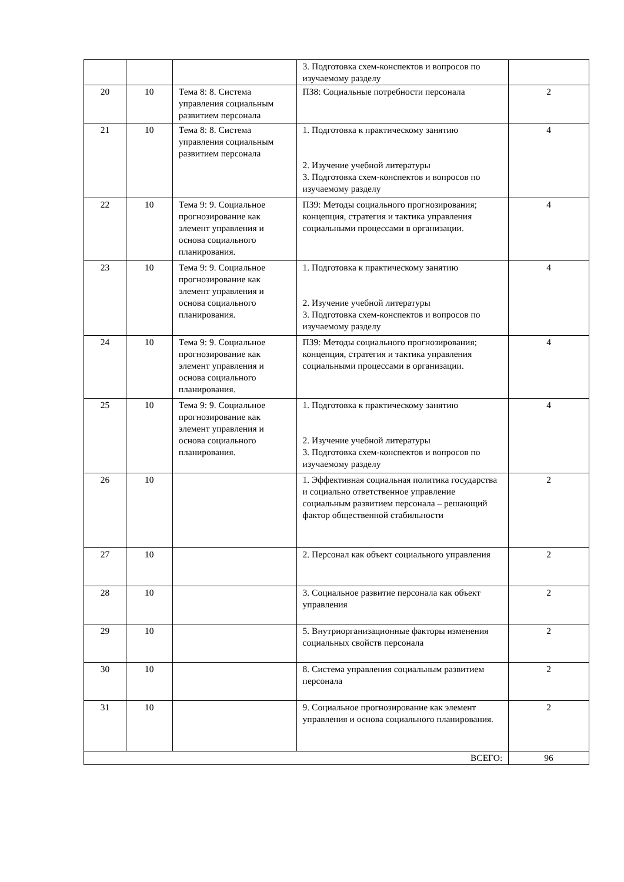| | | | 3. Подготовка схем-конспектов и вопросов по изучаемому разделу | |
| 20 | 10 | Тема 8: 8. Система управления социальным развитием персонала | ПЗ8: Социальные потребности персонала | 2 |
| 21 | 10 | Тема 8: 8. Система управления социальным развитием персонала | 1. Подготовка к практическому занятию 2. Изучение учебной литературы 3. Подготовка схем-конспектов и вопросов по изучаемому разделу | 4 |
| 22 | 10 | Тема 9: 9. Социальное прогнозирование как элемент управления и основа социального планирования. | ПЗ9: Методы социального прогнозирования; концепция, стратегия и тактика управления социальными процессами в организации. | 4 |
| 23 | 10 | Тема 9: 9. Социальное прогнозирование как элемент управления и основа социального планирования. | 1. Подготовка к практическому занятию 2. Изучение учебной литературы 3. Подготовка схем-конспектов и вопросов по изучаемому разделу | 4 |
| 24 | 10 | Тема 9: 9. Социальное прогнозирование как элемент управления и основа социального планирования. | ПЗ9: Методы социального прогнозирования; концепция, стратегия и тактика управления социальными процессами в организации. | 4 |
| 25 | 10 | Тема 9: 9. Социальное прогнозирование как элемент управления и основа социального планирования. | 1. Подготовка к практическому занятию 2. Изучение учебной литературы 3. Подготовка схем-конспектов и вопросов по изучаемому разделу | 4 |
| 26 | 10 | | 1. Эффективная социальная политика государства и социально ответственное управление социальным развитием персонала – решающий фактор общественной стабильности | 2 |
| 27 | 10 | | 2. Персонал как объект социального управления | 2 |
| 28 | 10 | | 3. Социальное развитие персонала как объект управления | 2 |
| 29 | 10 | | 5. Внутриорганизационные факторы изменения социальных свойств персонала | 2 |
| 30 | 10 | | 8. Система управления социальным развитием персонала | 2 |
| 31 | 10 | | 9. Социальное прогнозирование как элемент управления и основа социального планирования. | 2 |
| ВСЕГО: | | | | 96 |